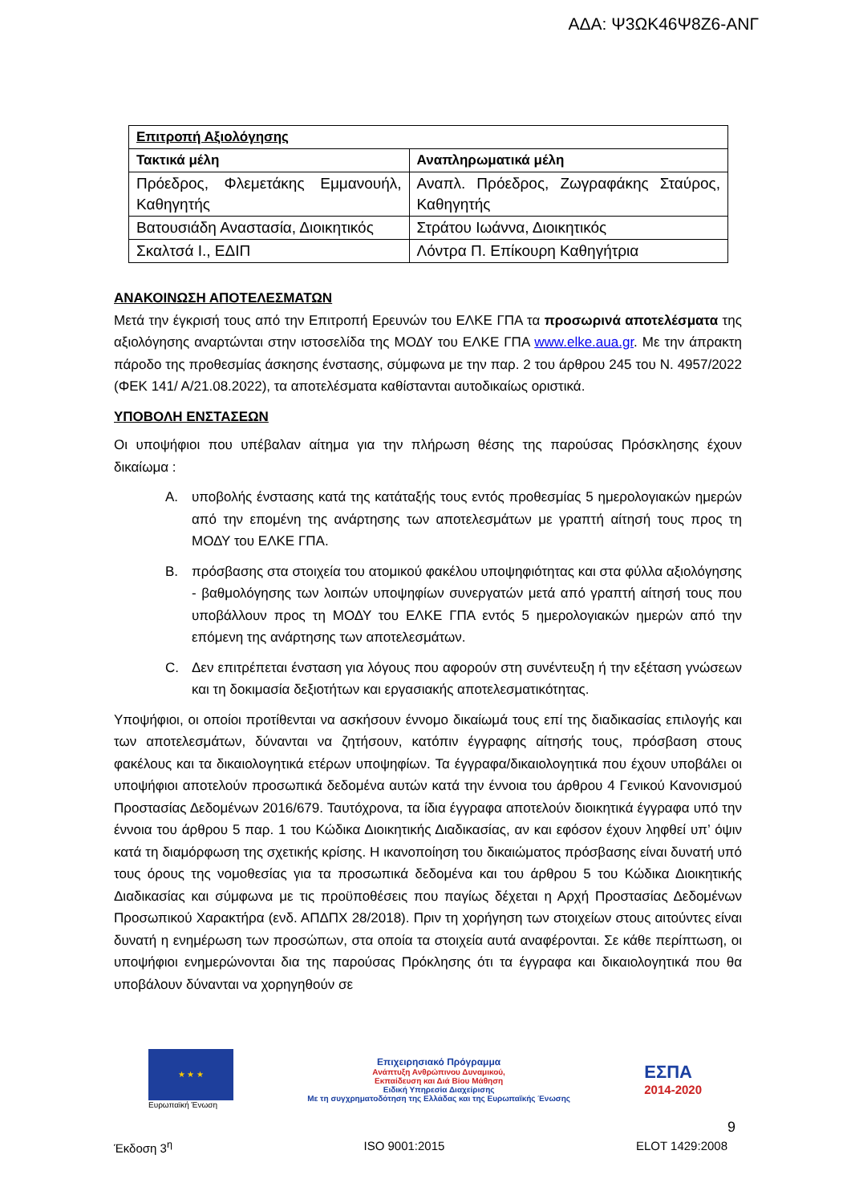ΑΔΑ: Ψ3ΩΚ46Ψ8Ζ6-ΑΝΓ
| Επιτροπή Αξιολόγησης | |
| --- | --- |
| Τακτικά μέλη | Αναπληρωματικά μέλη |
| Πρόεδρος, Φλεμετάκης Εμμανουήλ, Καθηγητής | Αναπλ. Πρόεδρος, Ζωγραφάκης Σταύρος, Καθηγητής |
| Βατουσιάδη Αναστασία, Διοικητικός | Στράτου Ιωάννα, Διοικητικός |
| Σκαλτσά Ι., ΕΔΙΠ | Λόντρα Π. Επίκουρη Καθηγήτρια |
ΑΝΑΚΟΙΝΩΣΗ ΑΠΟΤΕΛΕΣΜΑΤΩΝ
Μετά την έγκρισή τους από την Επιτροπή Ερευνών του ΕΛΚΕ ΓΠΑ τα προσωρινά αποτελέσματα της αξιολόγησης αναρτώνται στην ιστοσελίδα της ΜΟΔΥ του ΕΛΚΕ ΓΠΑ www.elke.aua.gr. Με την άπρακτη πάροδο της προθεσμίας άσκησης ένστασης, σύμφωνα με την παρ. 2 του άρθρου 245 του Ν. 4957/2022 (ΦΕΚ 141/ Α/21.08.2022), τα αποτελέσματα καθίστανται αυτοδικαίως οριστικά.
ΥΠΟΒΟΛΗ ΕΝΣΤΑΣΕΩΝ
Οι υποψήφιοι που υπέβαλαν αίτημα για την πλήρωση θέσης της παρούσας Πρόσκλησης έχουν δικαίωμα :
Α. υποβολής ένστασης κατά της κατάταξής τους εντός προθεσμίας 5 ημερολογιακών ημερών από την επομένη της ανάρτησης των αποτελεσμάτων με γραπτή αίτησή τους προς τη ΜΟΔΥ του ΕΛΚΕ ΓΠΑ.
Β. πρόσβασης στα στοιχεία του ατομικού φακέλου υποψηφιότητας και στα φύλλα αξιολόγησης - βαθμολόγησης των λοιπών υποψηφίων συνεργατών μετά από γραπτή αίτησή τους που υποβάλλουν προς τη ΜΟΔΥ του ΕΛΚΕ ΓΠΑ εντός 5 ημερολογιακών ημερών από την επόμενη της ανάρτησης των αποτελεσμάτων.
C. Δεν επιτρέπεται ένσταση για λόγους που αφορούν στη συνέντευξη ή την εξέταση γνώσεων και τη δοκιμασία δεξιοτήτων και εργασιακής αποτελεσματικότητας.
Υποψήφιοι, οι οποίοι προτίθενται να ασκήσουν έννομο δικαίωμά τους επί της διαδικασίας επιλογής και των αποτελεσμάτων, δύνανται να ζητήσουν, κατόπιν έγγραφης αίτησής τους, πρόσβαση στους φακέλους και τα δικαιολογητικά ετέρων υποψηφίων. Τα έγγραφα/δικαιολογητικά που έχουν υποβάλει οι υποψήφιοι αποτελούν προσωπικά δεδομένα αυτών κατά την έννοια του άρθρου 4 Γενικού Κανονισμού Προστασίας Δεδομένων 2016/679. Ταυτόχρονα, τα ίδια έγγραφα αποτελούν διοικητικά έγγραφα υπό την έννοια του άρθρου 5 παρ. 1 του Κώδικα Διοικητικής Διαδικασίας, αν και εφόσον έχουν ληφθεί υπ’ όψιν κατά τη διαμόρφωση της σχετικής κρίσης. Η ικανοποίηση του δικαιώματος πρόσβασης είναι δυνατή υπό τους όρους της νομοθεσίας για τα προσωπικά δεδομένα και του άρθρου 5 του Κώδικα Διοικητικής Διαδικασίας και σύμφωνα με τις προϋποθέσεις που παγίως δέχεται η Αρχή Προστασίας Δεδομένων Προσωπικού Χαρακτήρα (ενδ. ΑΠΔΠΧ 28/2018). Πριν τη χορήγηση των στοιχείων στους αιτούντες είναι δυνατή η ενημέρωση των προσώπων, στα οποία τα στοιχεία αυτά αναφέρονται. Σε κάθε περίπτωση, οι υποψήφιοι ενημερώνονται δια της παρούσας Πρόκλησης ότι τα έγγραφα και δικαιολογητικά που θα υποβάλουν δύνανται να χορηγηθούν σε
★ ★ ★
Ευρωπαϊκή Ένωση
Επιχειρησιακό Πρόγραμμα
Ανάπτυξη Ανθρώπινου Δυναμικού,
Εκπαίδευση και Διά Βίου Μάθηση
Ειδική Υπηρεσία Διαχείρισης
Με τη συγχρηματοδότηση της Ελλάδας και της Ευρωπαϊκής Ένωσης
ΕΣΠΑ
2014-2020
9
Έκδοση 3<sup>η</sup> ISO 9001:2015 ELOT 1429:2008